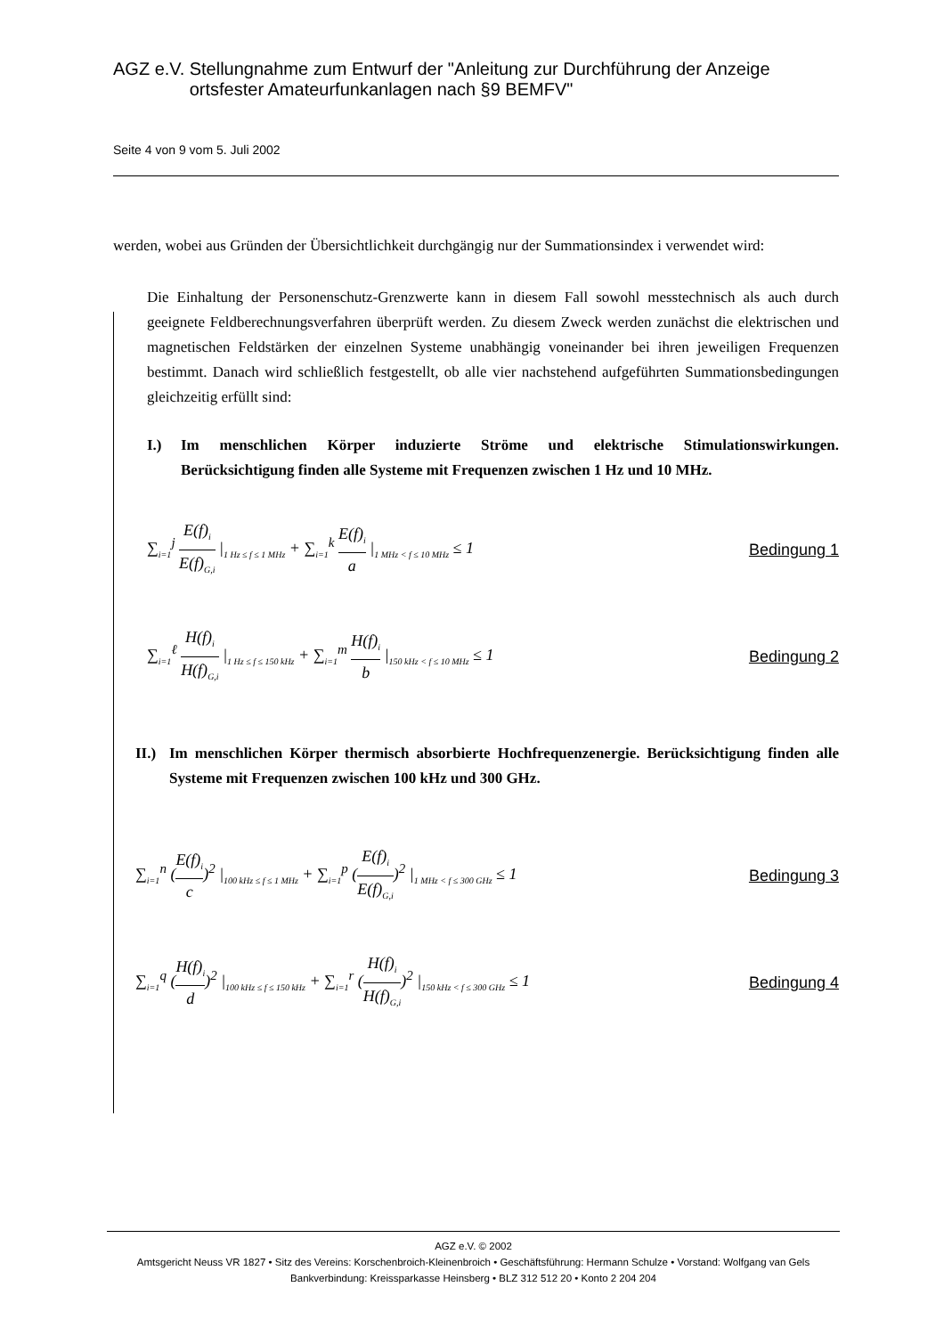AGZ e.V. Stellungnahme zum Entwurf der "Anleitung zur Durchführung der Anzeige ortsfester Amateurfunkanlagen nach §9 BEMFV"
Seite 4 von 9 vom 5. Juli 2002
werden, wobei aus Gründen der Übersichtlichkeit durchgängig nur der Summationsindex i verwendet wird:
Die Einhaltung der Personenschutz-Grenzwerte kann in diesem Fall sowohl messtechnisch als auch durch geeignete Feldberechnungsverfahren überprüft werden. Zu diesem Zweck werden zunächst die elektrischen und magnetischen Feldstärken der einzelnen Systeme unabhängig voneinander bei ihren jeweiligen Frequenzen bestimmt. Danach wird schließlich festgestellt, ob alle vier nachstehend aufgeführten Summationsbedingungen gleichzeitig erfüllt sind:
I.) Im menschlichen Körper induzierte Ströme und elektrische Stimulationswirkungen. Berücksichtigung finden alle Systeme mit Frequenzen zwischen 1 Hz und 10 MHz.
∑<sub>i=1</sub><sup>j</sup> E(f)<sub>i</sub> E(f)<sub>G,i</sub> |<sub>1 Hz ≤ f ≤ 1 MHz</sub> + ∑<sub>i=1</sub><sup>k</sup> E(f)<sub>i</sub> a |<sub>1 MHz < f ≤ 10 MHz</sub> ≤ 1 Bedingung 1
∑<sub>i=1</sub><sup>ℓ</sup> H(f)<sub>i</sub> H(f)<sub>G,i</sub> |<sub>1 Hz ≤ f ≤ 150 kHz</sub> + ∑<sub>i=1</sub><sup>m</sup> H(f)<sub>i</sub> b |<sub>150 kHz < f ≤ 10 MHz</sub> ≤ 1 Bedingung 2
II.) Im menschlichen Körper thermisch absorbierte Hochfrequenzenergie. Berücksichtigung finden alle Systeme mit Frequenzen zwischen 100 kHz und 300 GHz.
∑<sub>i=1</sub><sup>n</sup> (E(f)<sub>i</sub> c)<sup>2</sup> |<sub>100 kHz ≤ f ≤ 1 MHz</sub> + ∑<sub>i=1</sub><sup>p</sup> (E(f)<sub>i</sub> E(f)<sub>G,i</sub>)<sup>2</sup> |<sub>1 MHz < f ≤ 300 GHz</sub> ≤ 1 Bedingung 3
∑<sub>i=1</sub><sup>q</sup> (H(f)<sub>i</sub> d)<sup>2</sup> |<sub>100 kHz ≤ f ≤ 150 kHz</sub> + ∑<sub>i=1</sub><sup>r</sup> (H(f)<sub>i</sub> H(f)<sub>G,i</sub>)<sup>2</sup> |<sub>150 kHz < f ≤ 300 GHz</sub> ≤ 1 Bedingung 4
AGZ e.V. © 2002
Amtsgericht Neuss VR 1827 • Sitz des Vereins: Korschenbroich-Kleinenbroich • Geschäftsführung: Hermann Schulze • Vorstand: Wolfgang van Gels
Bankverbindung: Kreissparkasse Heinsberg • BLZ 312 512 20 • Konto 2 204 204